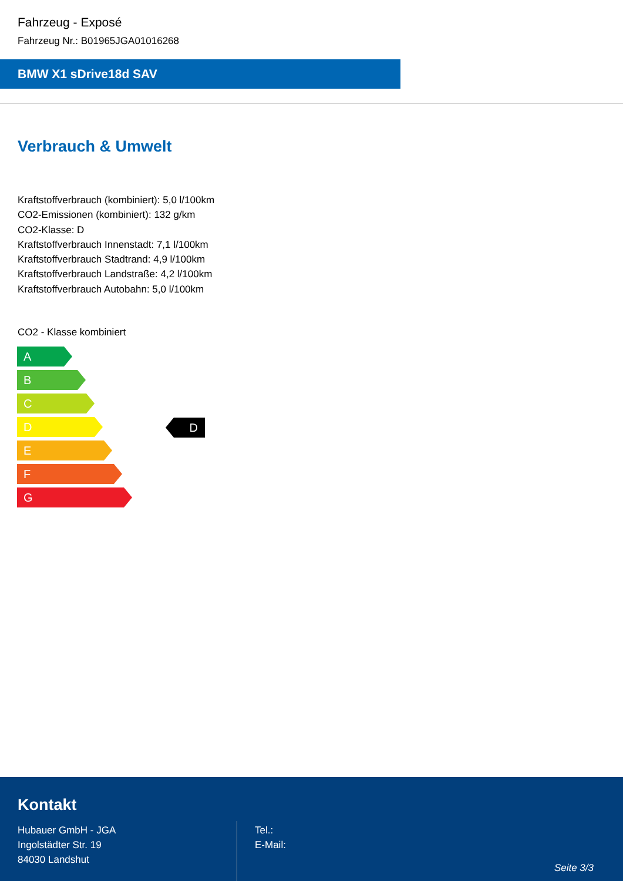Fahrzeug - Exposé
Fahrzeug Nr.: B01965JGA01016268
BMW X1 sDrive18d SAV
Verbrauch & Umwelt
Kraftstoffverbrauch (kombiniert): 5,0 l/100km
CO2-Emissionen (kombiniert): 132 g/km
CO2-Klasse: D
Kraftstoffverbrauch Innenstadt: 7,1 l/100km
Kraftstoffverbrauch Stadtrand: 4,9 l/100km
Kraftstoffverbrauch Landstraße: 4,2 l/100km
Kraftstoffverbrauch Autobahn: 5,0 l/100km
CO2 - Klasse kombiniert
A
B
C
D
E
F
G
D
Kontakt
Hubauer GmbH - JGA
Ingolstädter Str. 19
84030 Landshut
Tel.:
E-Mail:
Seite 3/3